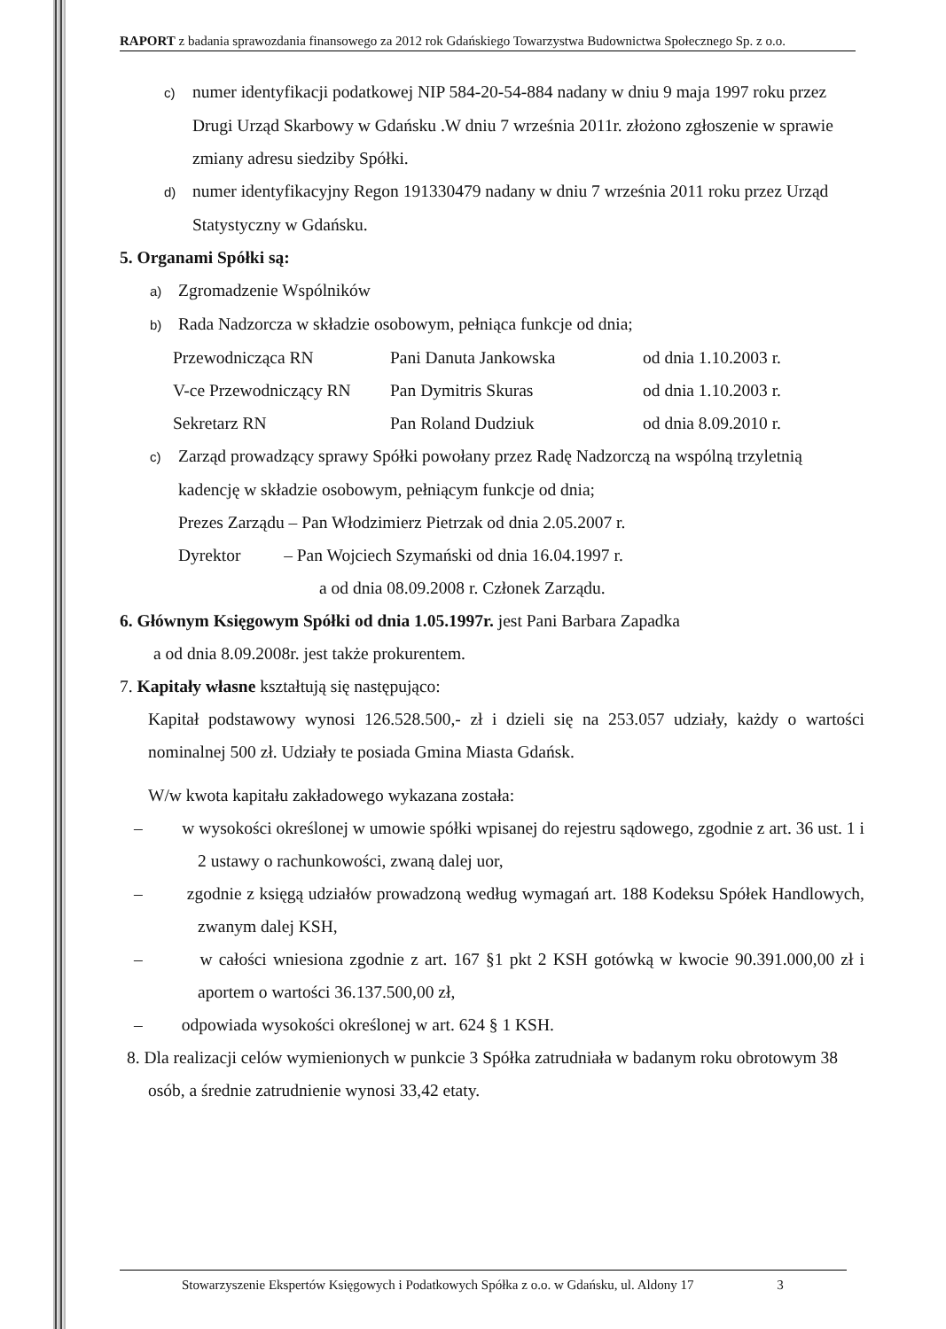RAPORT z badania sprawozdania finansowego za 2012 rok Gdańskiego Towarzystwa Budownictwa Społecznego Sp. z o.o.
c) numer identyfikacji podatkowej NIP 584-20-54-884 nadany w dniu 9 maja 1997 roku przez Drugi Urząd Skarbowy w Gdańsku .W dniu 7 września 2011r. złożono zgłoszenie w sprawie zmiany adresu siedziby Spółki.
d) numer identyfikacyjny Regon 191330479 nadany w dniu 7 września 2011 roku przez Urząd Statystyczny w Gdańsku.
5. Organami Spółki są:
a) Zgromadzenie Wspólników
b) Rada Nadzorcza w składzie osobowym, pełniąca funkcje od dnia;
Przewodnicząca RN Pani Danuta Jankowska od dnia 1.10.2003 r.
V-ce Przewodniczący RN Pan Dymitris Skuras od dnia 1.10.2003 r.
Sekretarz RN Pan Roland Dudziuk od dnia 8.09.2010 r.
c) Zarząd prowadzący sprawy Spółki powołany przez Radę Nadzorczą na wspólną trzyletnią kadencję w składzie osobowym, pełniącym funkcje od dnia;
Prezes Zarządu – Pan Włodzimierz Pietrzak od dnia 2.05.2007 r.
Dyrektor – Pan Wojciech Szymański od dnia 16.04.1997 r.
a od dnia 08.09.2008 r. Członek Zarządu.
6. Głównym Księgowym Spółki od dnia 1.05.1997r. jest Pani Barbara Zapadka
a od dnia 8.09.2008r. jest także prokurentem.
7. Kapitały własne kształtują się następująco:
Kapitał podstawowy wynosi 126.528.500,- zł i dzieli się na 253.057 udziały, każdy o wartości nominalnej 500 zł. Udziały te posiada Gmina Miasta Gdańsk.
W/w kwota kapitału zakładowego wykazana została:
– w wysokości określonej w umowie spółki wpisanej do rejestru sądowego, zgodnie z art. 36 ust. 1 i 2 ustawy o rachunkowości, zwaną dalej uor,
– zgodnie z księgą udziałów prowadzoną według wymagań art. 188 Kodeksu Spółek Handlowych, zwanym dalej KSH,
– w całości wniesiona zgodnie z art. 167 §1 pkt 2 KSH gotówką w kwocie 90.391.000,00 zł i aportem o wartości 36.137.500,00 zł,
– odpowiada wysokości określonej w art. 624 § 1 KSH.
8. Dla realizacji celów wymienionych w punkcie 3 Spółka zatrudniała w badanym roku obrotowym 38 osób, a średnie zatrudnienie wynosi 33,42 etaty.
Stowarzyszenie Ekspertów Księgowych i Podatkowych Spółka z o.o. w Gdańsku, ul. Aldony 17 3